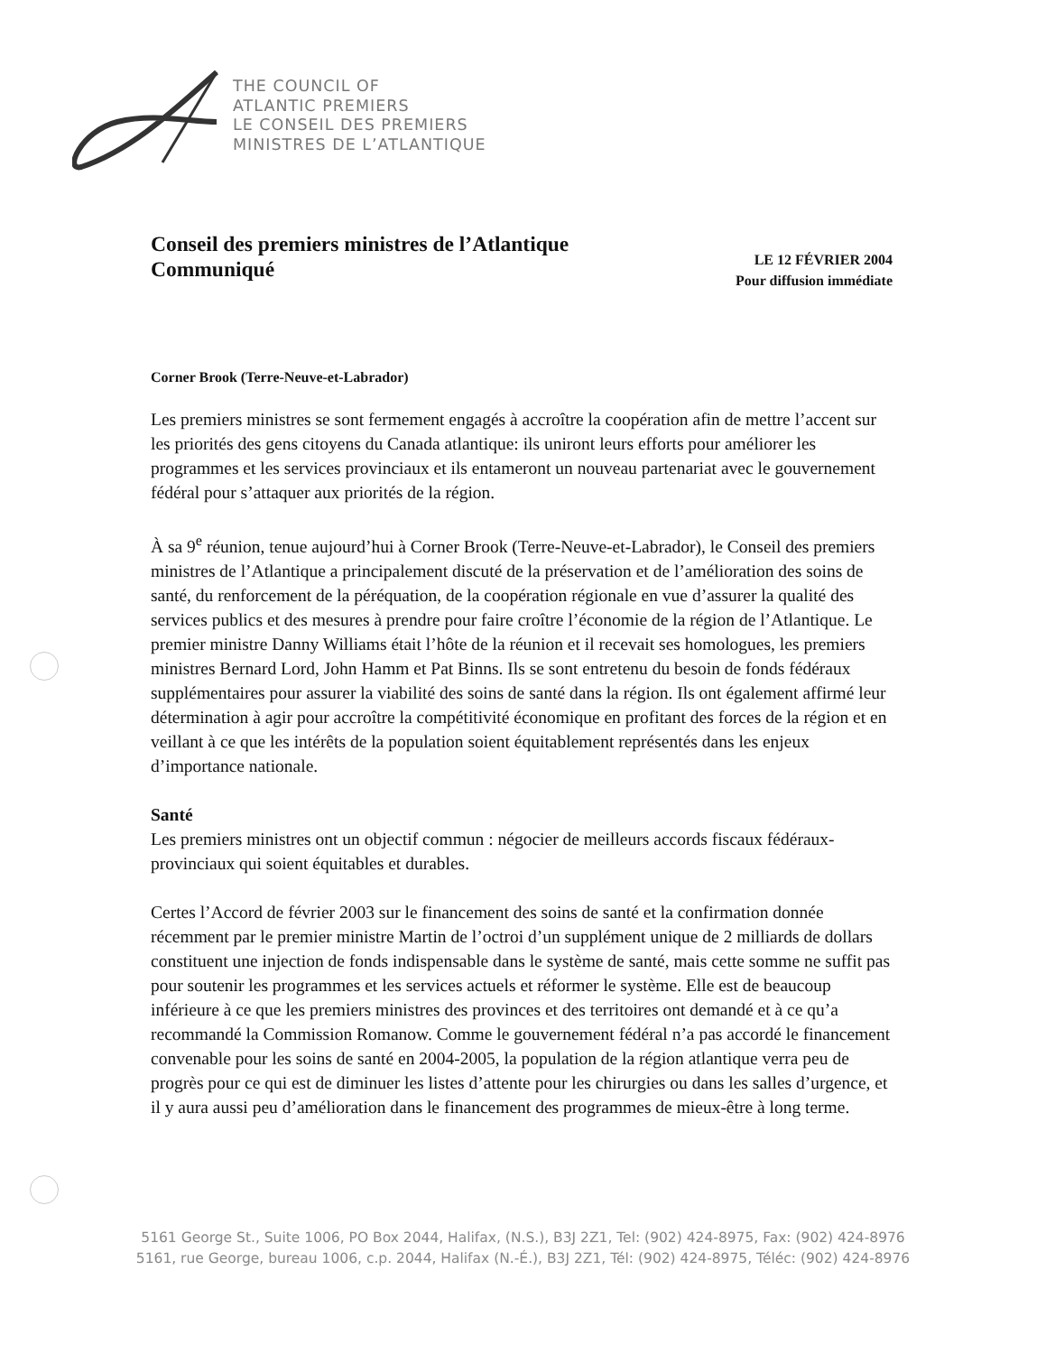THE COUNCIL OF
ATLANTIC PREMIERS
LE CONSEIL DES PREMIERS
MINISTRES DE L’ATLANTIQUE
Conseil des premiers ministres de l’Atlantique
Communiqué
LE 12 FÉVRIER 2004
Pour diffusion immédiate
Corner Brook (Terre-Neuve-et-Labrador)
Les premiers ministres se sont fermement engagés à accroître la coopération afin de mettre l’accent sur les priorités des gens citoyens du Canada atlantique: ils uniront leurs efforts pour améliorer les programmes et les services provinciaux et ils entameront un nouveau partenariat avec le gouvernement fédéral pour s’attaquer aux priorités de la région.
À sa 9<sup>e</sup> réunion, tenue aujourd’hui à Corner Brook (Terre-Neuve-et-Labrador), le Conseil des premiers ministres de l’Atlantique a principalement discuté de la préservation et de l’amélioration des soins de santé, du renforcement de la péréquation, de la coopération régionale en vue d’assurer la qualité des services publics et des mesures à prendre pour faire croître l’économie de la région de l’Atlantique. Le premier ministre Danny Williams était l’hôte de la réunion et il recevait ses homologues, les premiers ministres Bernard Lord, John Hamm et Pat Binns. Ils se sont entretenu du besoin de fonds fédéraux supplémentaires pour assurer la viabilité des soins de santé dans la région. Ils ont également affirmé leur détermination à agir pour accroître la compétitivité économique en profitant des forces de la région et en veillant à ce que les intérêts de la population soient équitablement représentés dans les enjeux d’importance nationale.
Santé
Les premiers ministres ont un objectif commun : négocier de meilleurs accords fiscaux fédéraux-provinciaux qui soient équitables et durables.
Certes l’Accord de février 2003 sur le financement des soins de santé et la confirmation donnée récemment par le premier ministre Martin de l’octroi d’un supplément unique de 2 milliards de dollars constituent une injection de fonds indispensable dans le système de santé, mais cette somme ne suffit pas pour soutenir les programmes et les services actuels et réformer le système. Elle est de beaucoup inférieure à ce que les premiers ministres des provinces et des territoires ont demandé et à ce qu’a recommandé la Commission Romanow. Comme le gouvernement fédéral n’a pas accordé le financement convenable pour les soins de santé en 2004-2005, la population de la région atlantique verra peu de progrès pour ce qui est de diminuer les listes d’attente pour les chirurgies ou dans les salles d’urgence, et il y aura aussi peu d’amélioration dans le financement des programmes de mieux-être à long terme.
5161 George St., Suite 1006, PO Box 2044, Halifax, (N.S.), B3J 2Z1, Tel: (902) 424-8975, Fax: (902) 424-8976
5161, rue George, bureau 1006, c.p. 2044, Halifax (N.-É.), B3J 2Z1, Tél: (902) 424-8975, Téléc: (902) 424-8976